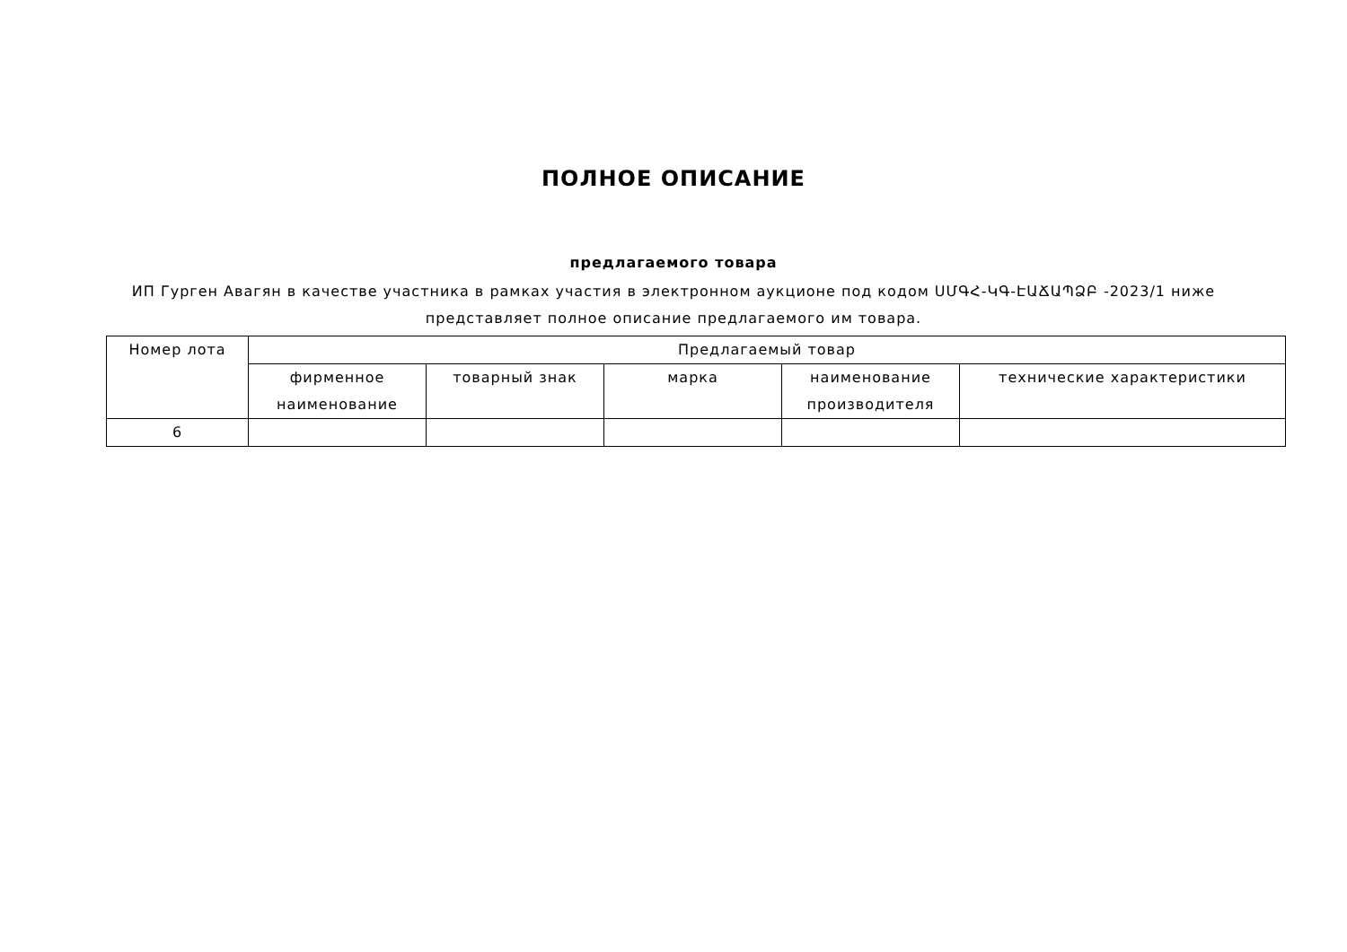ПОЛНОЕ ОПИСАНИЕ
предлагаемого товара
ИП Гурген Авагян в качестве участника в рамках участия в электронном аукционе под кодом ՍՄԳՀ-ԿԳ-ԷԱՃԱՊՁԲ -2023/1 ниже представляет полное описание предлагаемого им товара.
| Номер лота | Предлагаемый товар | | | | |
| --- | --- | --- | --- | --- | --- |
| | фирменное наименование | товарный знак | марка | наименование производителя | технические характеристики |
| 6 | | | | | |